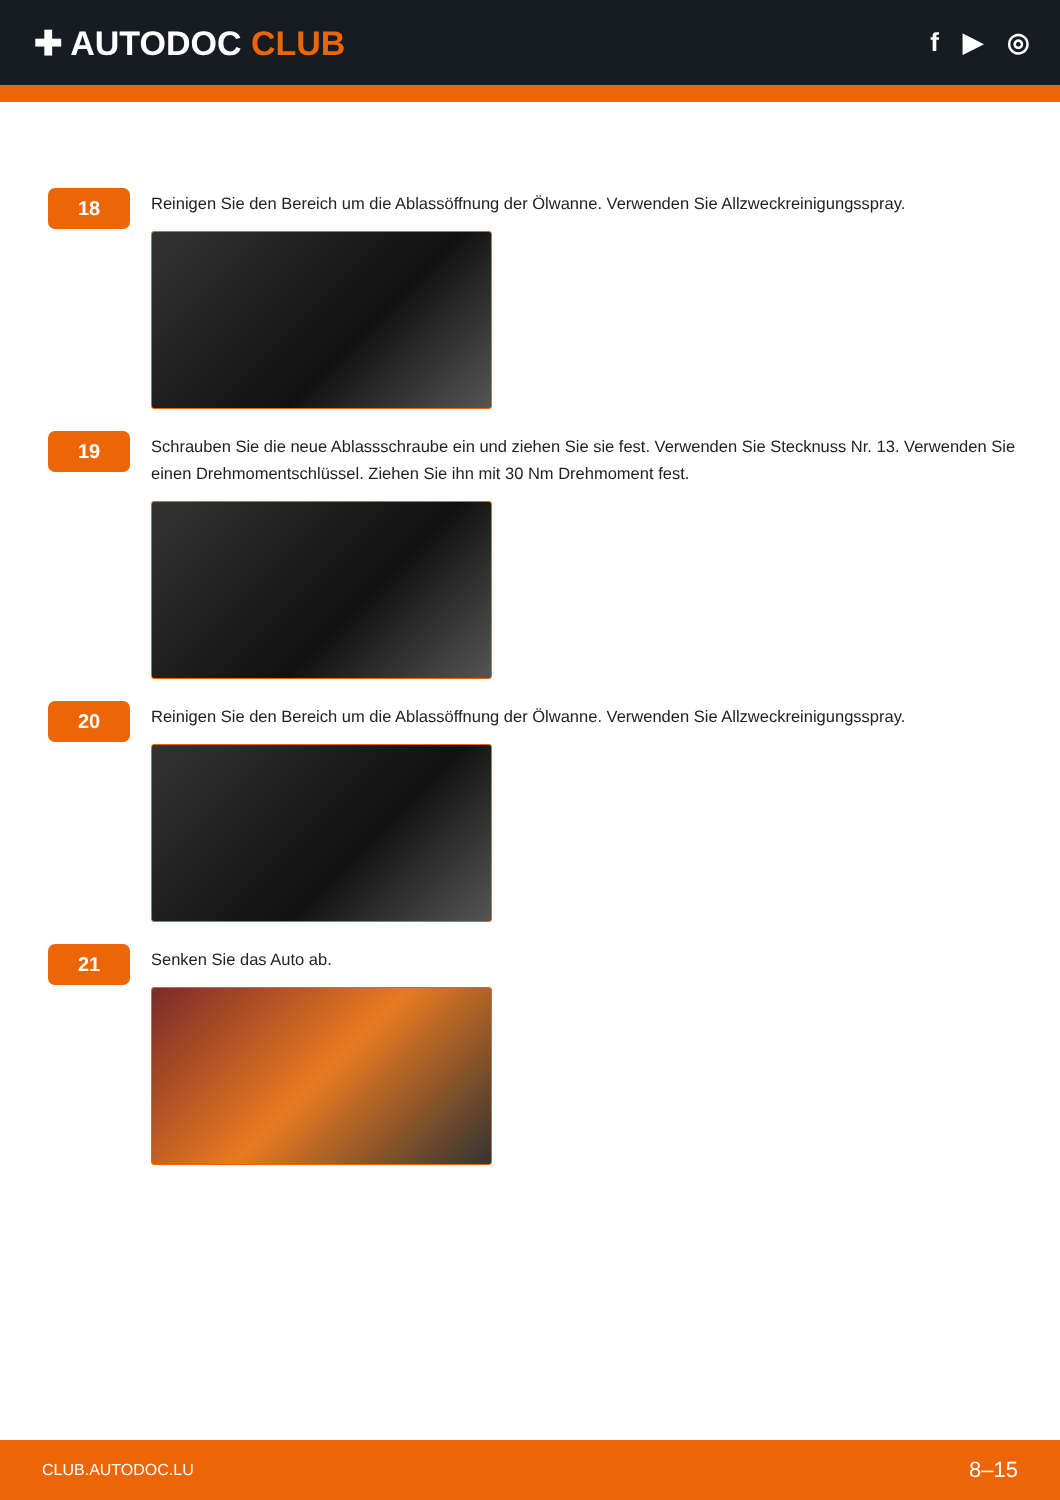✚ AUTODOC CLUB
f ▶ ◎
18
Reinigen Sie den Bereich um die Ablassöffnung der Ölwanne. Verwenden Sie Allzweckreinigungsspray.
19
Schrauben Sie die neue Ablassschraube ein und ziehen Sie sie fest. Verwenden Sie Stecknuss Nr. 13. Verwenden Sie einen Drehmomentschlüssel. Ziehen Sie ihn mit 30 Nm Drehmoment fest.
20
Reinigen Sie den Bereich um die Ablassöffnung der Ölwanne. Verwenden Sie Allzweckreinigungsspray.
21
Senken Sie das Auto ab.
CLUB.AUTODOC.LU 8–15